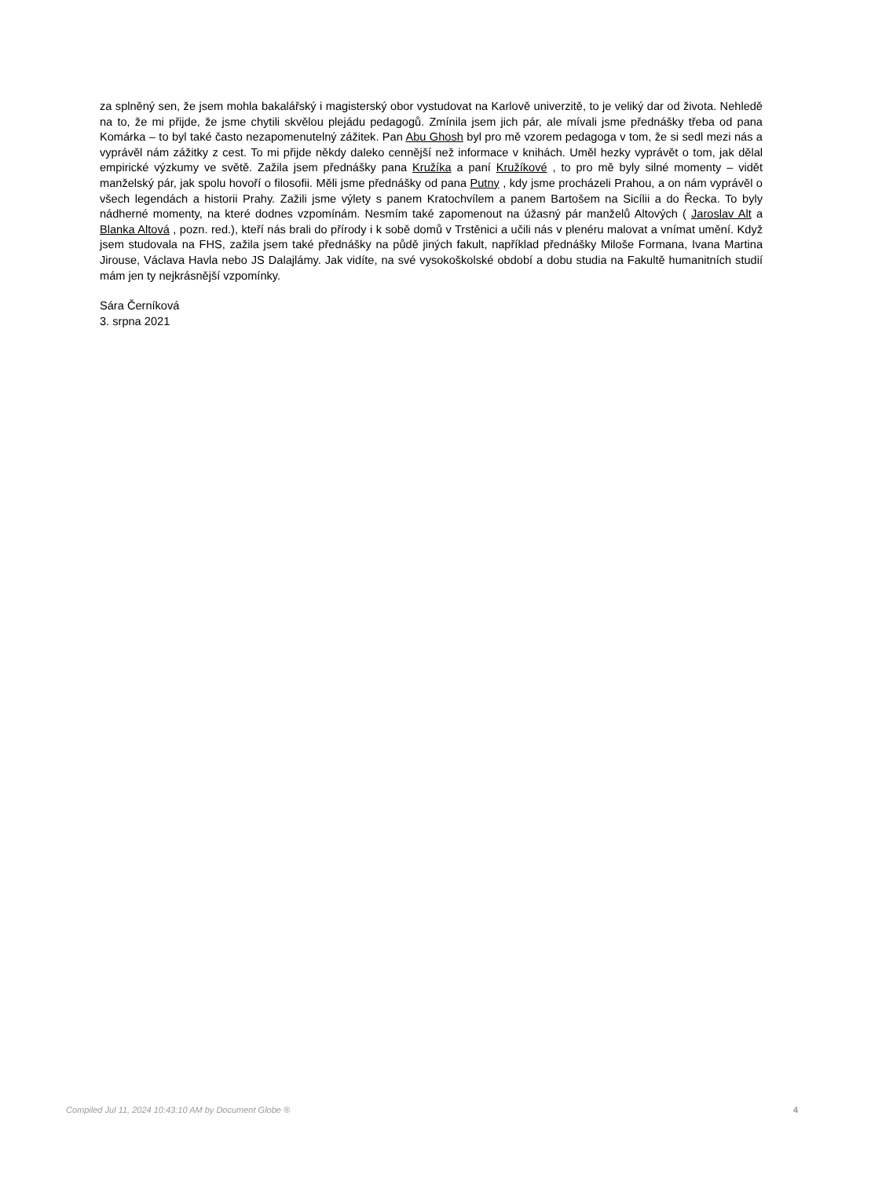za splněný sen, že jsem mohla bakalářský i magisterský obor vystudovat na Karlově univerzitě, to je veliký dar od života. Nehledě na to, že mi přijde, že jsme chytili skvělou plejádu pedagogů. Zmínila jsem jich pár, ale mívali jsme přednášky třeba od pana Komárka – to byl také často nezapomenutelný zážitek. Pan Abu Ghosh byl pro mě vzorem pedagoga v tom, že si sedl mezi nás a vyprávěl nám zážitky z cest. To mi přijde někdy daleko cennější než informace v knihách. Uměl hezky vyprávět o tom, jak dělal empirické výzkumy ve světě. Zažila jsem přednášky pana Kružíka a paní Kružíkové , to pro mě byly silné momenty – vidět manželský pár, jak spolu hovoří o filosofii. Měli jsme přednášky od pana Putny , kdy jsme procházeli Prahou, a on nám vyprávěl o všech legendách a historii Prahy. Zažili jsme výlety s panem Kratochvílem a panem Bartošem na Sicílii a do Řecka. To byly nádherné momenty, na které dodnes vzpomínám. Nesmím také zapomenout na úžasný pár manželů Altových ( Jaroslav Alt a Blanka Altová , pozn. red.), kteří nás brali do přírody i k sobě domů v Trstěnici a učili nás v plenéru malovat a vnímat umění. Když jsem studovala na FHS, zažila jsem také přednášky na půdě jiných fakult, například přednášky Miloše Formana, Ivana Martina Jirouse, Václava Havla nebo JS Dalajlámy. Jak vidíte, na své vysokoškolské období a dobu studia na Fakultě humanitních studií mám jen ty nejkrásnější vzpomínky.
Sára Černíková
3. srpna 2021
Compiled Jul 11, 2024 10:43:10 AM by Document Globe ® 4